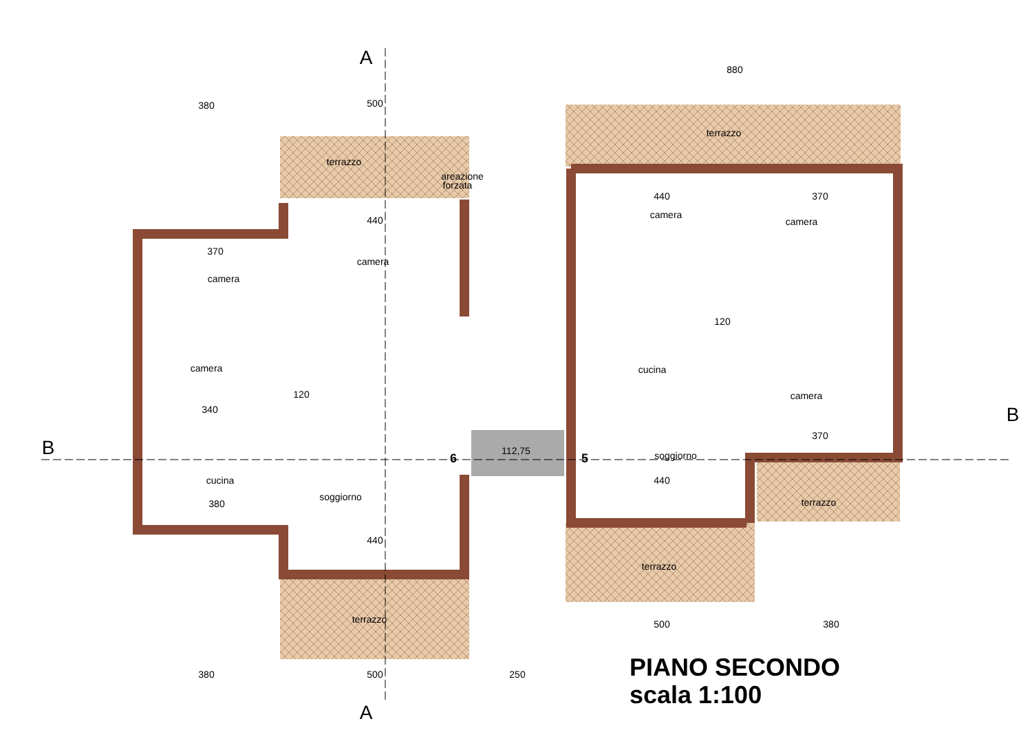380
500
880
380
500
250
500
380
terrazzo
terrazzo
terrazzo
terrazzo
terrazzo
camera
camera
camera
cucina
soggiorno
camera
camera
cucina
camera
soggiorno
areazione
forzata
112,75
6
5
A
A
B
B
440
370
340
380
440
440
370
440
370
120
120
PIANO SECONDO
scala 1:100